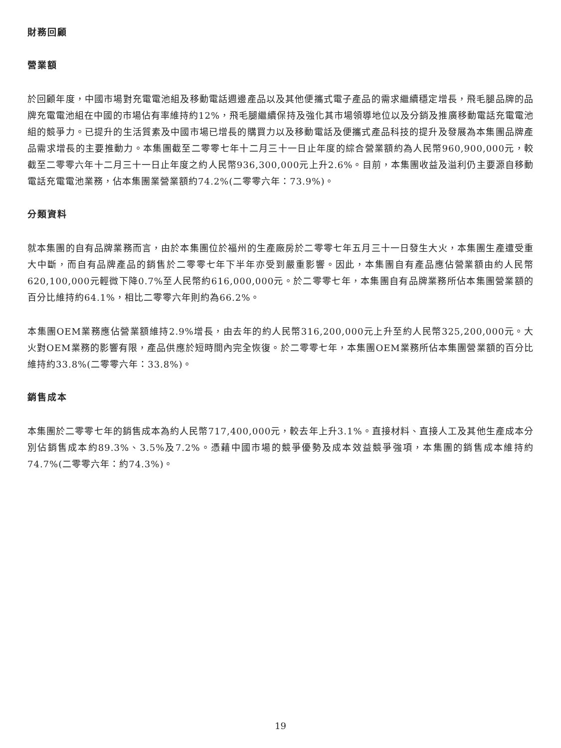財務回顧
營業額
於回顧年度，中國市場對充電電池組及移動電話週邊產品以及其他便攜式電子產品的需求繼續穩定增長，飛毛腿品牌的品牌充電電池組在中國的市場佔有率維持約12%，飛毛腿繼續保持及強化其市場領導地位以及分銷及推廣移動電話充電電池組的競爭力。已提升的生活質素及中國市場已增長的購買力以及移動電話及便攜式產品科技的提升及發展為本集團品牌產品需求增長的主要推動力。本集團截至二零零七年十二月三十一日止年度的綜合營業額約為人民幣960,900,000元，較截至二零零六年十二月三十一日止年度之約人民幣936,300,000元上升2.6%。目前，本集團收益及溢利仍主要源自移動電話充電電池業務，佔本集團業營業額約74.2%(二零零六年：73.9%)。
分類資料
就本集團的自有品牌業務而言，由於本集團位於福州的生產廠房於二零零七年五月三十一日發生大火，本集團生產遭受重大中斷，而自有品牌產品的銷售於二零零七年下半年亦受到嚴重影響。因此，本集團自有產品應佔營業額由約人民幣620,100,000元輕微下降0.7%至人民幣約616,000,000元。於二零零七年，本集團自有品牌業務所佔本集團營業額的百分比維持約64.1%，相比二零零六年則約為66.2%。
本集團OEM業務應佔營業額維持2.9%增長，由去年的約人民幣316,200,000元上升至約人民幣325,200,000元。大火對OEM業務的影響有限，產品供應於短時間內完全恢復。於二零零七年，本集團OEM業務所佔本集團營業額的百分比維持約33.8%(二零零六年：33.8%)。
銷售成本
本集團於二零零七年的銷售成本為約人民幣717,400,000元，較去年上升3.1%。直接材料、直接人工及其他生產成本分別佔銷售成本約89.3%、3.5%及7.2%。憑藉中國市場的競爭優勢及成本效益競爭強項，本集團的銷售成本維持約74.7%(二零零六年：約74.3%)。
19